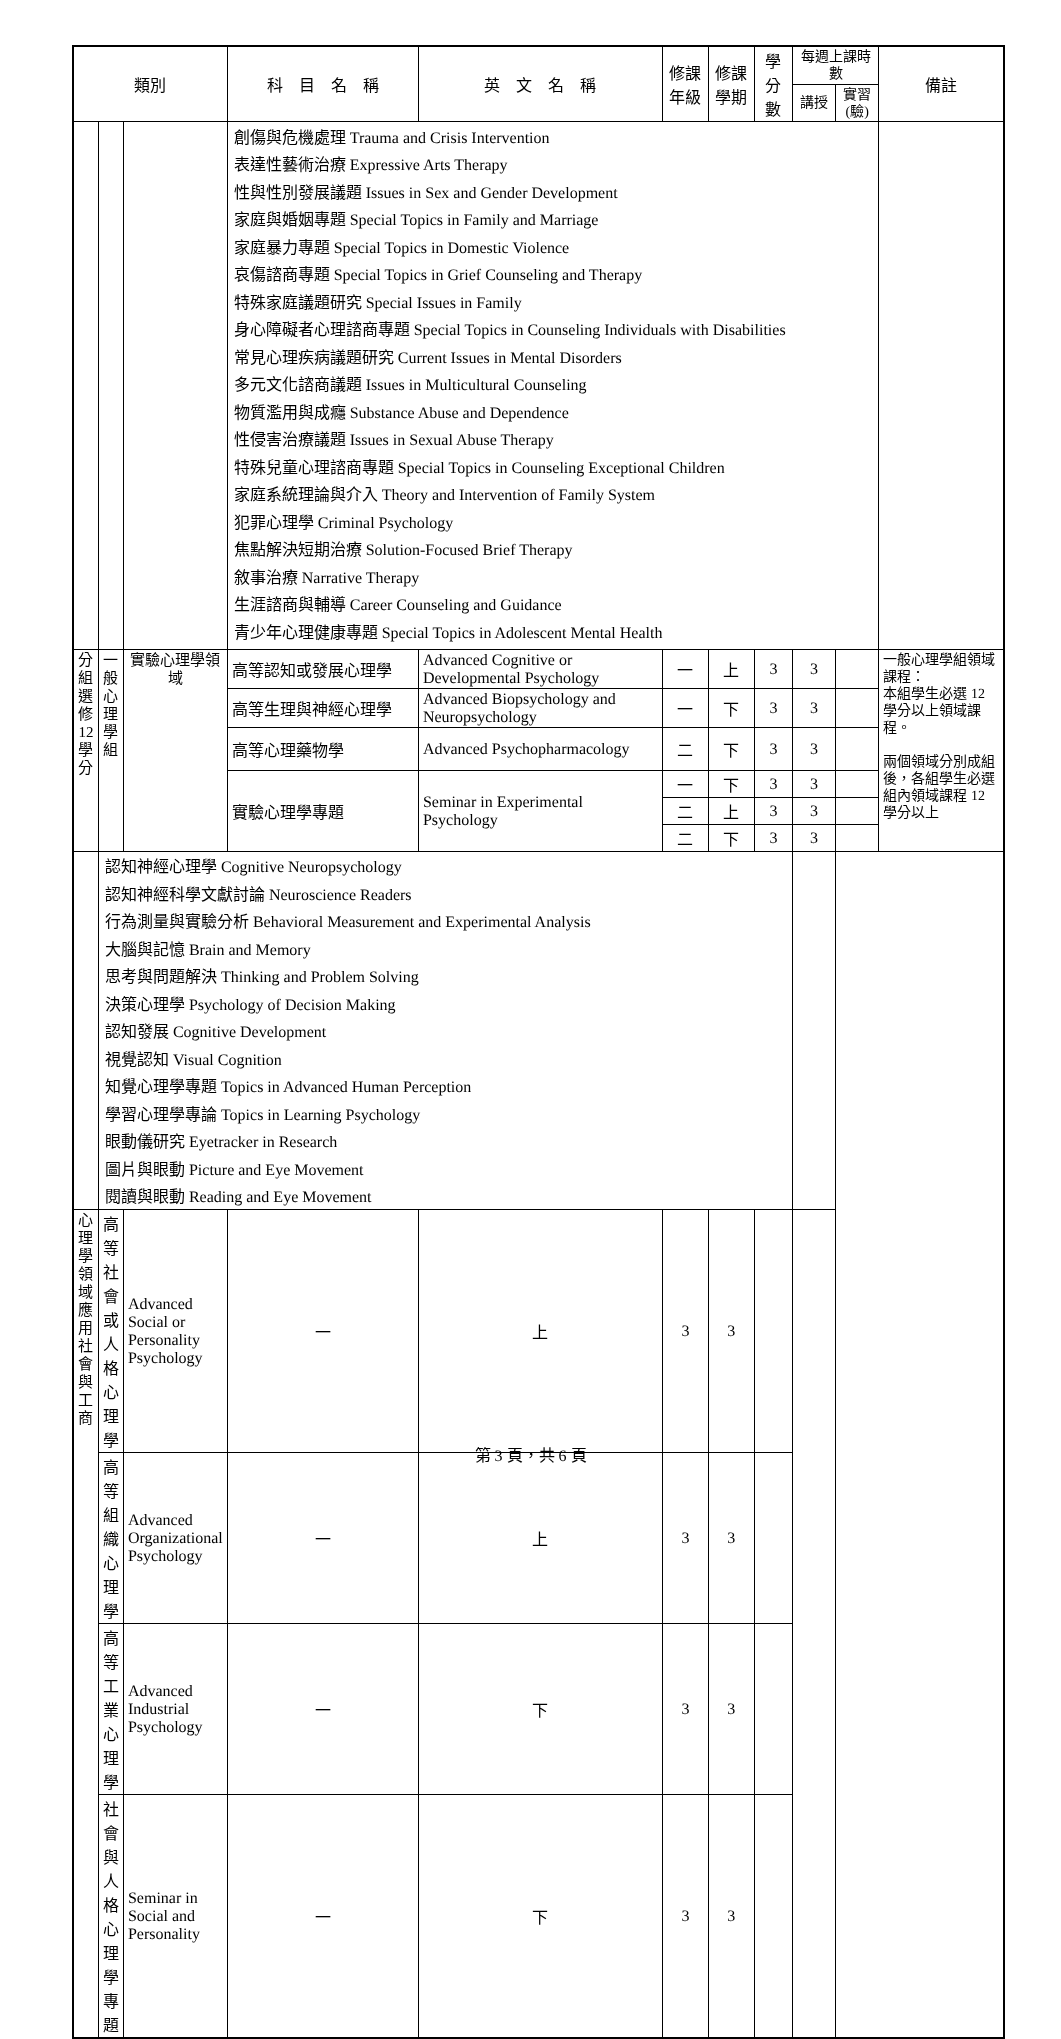| 類別 | | | 科 目 名 稱 | 英 文 名 稱 | 修課年級 | 修課學期 | 學分數 | 每週上課時數 | | 備註 |
| --- | --- | --- | --- | --- | --- | --- | --- | --- | --- | --- |
| | | | | | | | | 講授 | 實習(驗) | |
| | | | 創傷與危機處理 Trauma and Crisis Intervention | | | | | | | |
| | | | 表達性藝術治療 Expressive Arts Therapy | | | | | | | |
| | | | 性與性別發展議題 Issues in Sex and Gender Development | | | | | | | |
| | | | 家庭與婚姻專題 Special Topics in Family and Marriage | | | | | | | |
| | | | 家庭暴力專題 Special Topics in Domestic Violence | | | | | | | |
| | | | 哀傷諮商專題 Special Topics in Grief Counseling and Therapy | | | | | | | |
| | | | 特殊家庭議題研究 Special Issues in Family | | | | | | | |
| | | | 身心障礙者心理諮商專題 Special Topics in Counseling Individuals with Disabilities | | | | | | | |
| | | | 常見心理疾病議題研究 Current Issues in Mental Disorders | | | | | | | |
| | | | 多元文化諮商議題 Issues in Multicultural Counseling | | | | | | | |
| | | | 物質濫用與成癮 Substance Abuse and Dependence | | | | | | | |
| | | | 性侵害治療議題 Issues in Sexual Abuse Therapy | | | | | | | |
| | | | 特殊兒童心理諮商專題 Special Topics in Counseling Exceptional Children | | | | | | | |
| | | | 家庭系統理論與介入 Theory and Intervention of Family System | | | | | | | |
| | | | 犯罪心理學 Criminal Psychology | | | | | | | |
| | | | 焦點解決短期治療 Solution-Focused Brief Therapy | | | | | | | |
| | | | 敘事治療 Narrative Therapy | | | | | | | |
| | | | 生涯諮商與輔導 Career Counseling and Guidance | | | | | | | |
| | | | 青少年心理健康專題 Special Topics in Adolescent Mental Health | | | | | | | |
| 分組選修12學分 | 一般心理學組 | 實驗心理學領域 | 高等認知或發展心理學 | Advanced Cognitive or Developmental Psychology | 一 | 上 | 3 | 3 | | 一般心理學組領域課程： 本組學生必選 12 學分以上領域課程。 兩個領域分別成組後，各組學生必選組內領域課程 12 學分以上 |
| | | | 高等生理與神經心理學 | Advanced Biopsychology and Neuropsychology | 一 | 下 | 3 | 3 | | |
| | | | 高等心理藥物學 | Advanced Psychopharmacology | 二 | 下 | 3 | 3 | | |
| | | | 實驗心理學專題 | Seminar in Experimental Psychology | 一 | 下 | 3 | 3 | | |
| | | | | | 二 | 上 | 3 | 3 | | |
| | | | | | 二 | 下 | 3 | 3 | | |
| | | | 認知神經心理學 Cognitive Neuropsychology | | | | | | | |
| | | | 認知神經科學文獻討論 Neuroscience Readers | | | | | | | |
| | | | 行為測量與實驗分析 Behavioral Measurement and Experimental Analysis | | | | | | | |
| | | | 大腦與記憶 Brain and Memory | | | | | | | |
| | | | 思考與問題解決 Thinking and Problem Solving | | | | | | | |
| | | | 決策心理學 Psychology of Decision Making | | | | | | | |
| | | | 認知發展 Cognitive Development | | | | | | | |
| | | | 視覺認知 Visual Cognition | | | | | | | |
| | | | 知覺心理學專題 Topics in Advanced Human Perception | | | | | | | |
| | | | 學習心理學專論 Topics in Learning Psychology | | | | | | | |
| | | | 眼動儀研究 Eyetracker in Research | | | | | | | |
| | | | 圖片與眼動 Picture and Eye Movement | | | | | | | |
| | | | 閱讀與眼動 Reading and Eye Movement | | | | | | | |
| | 心理學領域 應用社會與工商 | 高等社會或人格心理學 | Advanced Social or Personality Psychology | 一 | 上 | 3 | 3 | | | |
| | | 高等組織心理學 | Advanced Organizational Psychology | 一 | 上 | 3 | 3 | | | |
| | | 高等工業心理學 | Advanced Industrial Psychology | 一 | 下 | 3 | 3 | | | |
| | | 社會與人格心理學專題 | Seminar in Social and Personality | 一 | 下 | 3 | 3 | | | |
第 3 頁，共 6 頁